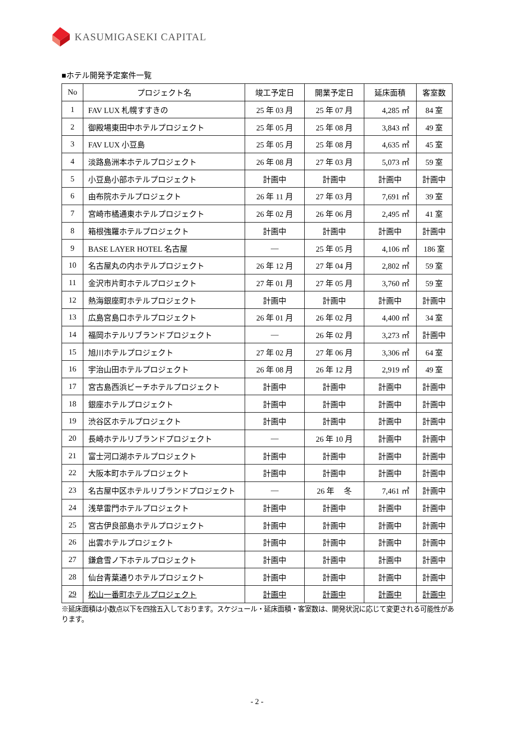KASUMIGASEKI CAPITAL
■ホテル開発予定案件一覧
| No | プロジェクト名 | 竣工予定日 | 開業予定日 | 延床面積 | 客室数 |
| --- | --- | --- | --- | --- | --- |
| 1 | FAV LUX 札幌すすきの | 25 年 03 月 | 25 年 07 月 | 4,285 ㎡ | 84 室 |
| 2 | 御殿場東田中ホテルプロジェクト | 25 年 05 月 | 25 年 08 月 | 3,843 ㎡ | 49 室 |
| 3 | FAV LUX 小豆島 | 25 年 05 月 | 25 年 08 月 | 4,635 ㎡ | 45 室 |
| 4 | 淡路島洲本ホテルプロジェクト | 26 年 08 月 | 27 年 03 月 | 5,073 ㎡ | 59 室 |
| 5 | 小豆島小部ホテルプロジェクト | 計画中 | 計画中 | 計画中 | 計画中 |
| 6 | 由布院ホテルプロジェクト | 26 年 11 月 | 27 年 03 月 | 7,691 ㎡ | 39 室 |
| 7 | 宮崎市橘通東ホテルプロジェクト | 26 年 02 月 | 26 年 06 月 | 2,495 ㎡ | 41 室 |
| 8 | 箱根強羅ホテルプロジェクト | 計画中 | 計画中 | 計画中 | 計画中 |
| 9 | BASE LAYER HOTEL 名古屋 | ― | 25 年 05 月 | 4,106 ㎡ | 186 室 |
| 10 | 名古屋丸の内ホテルプロジェクト | 26 年 12 月 | 27 年 04 月 | 2,802 ㎡ | 59 室 |
| 11 | 金沢市片町ホテルプロジェクト | 27 年 01 月 | 27 年 05 月 | 3,760 ㎡ | 59 室 |
| 12 | 熱海銀座町ホテルプロジェクト | 計画中 | 計画中 | 計画中 | 計画中 |
| 13 | 広島宮島口ホテルプロジェクト | 26 年 01 月 | 26 年 02 月 | 4,400 ㎡ | 34 室 |
| 14 | 福岡ホテルリブランドプロジェクト | ― | 26 年 02 月 | 3,273 ㎡ | 計画中 |
| 15 | 旭川ホテルプロジェクト | 27 年 02 月 | 27 年 06 月 | 3,306 ㎡ | 64 室 |
| 16 | 宇治山田ホテルプロジェクト | 26 年 08 月 | 26 年 12 月 | 2,919 ㎡ | 49 室 |
| 17 | 宮古島西浜ビーチホテルプロジェクト | 計画中 | 計画中 | 計画中 | 計画中 |
| 18 | 銀座ホテルプロジェクト | 計画中 | 計画中 | 計画中 | 計画中 |
| 19 | 渋谷区ホテルプロジェクト | 計画中 | 計画中 | 計画中 | 計画中 |
| 20 | 長崎ホテルリブランドプロジェクト | ― | 26 年 10 月 | 計画中 | 計画中 |
| 21 | 富士河口湖ホテルプロジェクト | 計画中 | 計画中 | 計画中 | 計画中 |
| 22 | 大阪本町ホテルプロジェクト | 計画中 | 計画中 | 計画中 | 計画中 |
| 23 | 名古屋中区ホテルリブランドプロジェクト | ― | 26 年 冬 | 7,461 ㎡ | 計画中 |
| 24 | 浅草雷門ホテルプロジェクト | 計画中 | 計画中 | 計画中 | 計画中 |
| 25 | 宮古伊良部島ホテルプロジェクト | 計画中 | 計画中 | 計画中 | 計画中 |
| 26 | 出雲ホテルプロジェクト | 計画中 | 計画中 | 計画中 | 計画中 |
| 27 | 鎌倉雪ノ下ホテルプロジェクト | 計画中 | 計画中 | 計画中 | 計画中 |
| 28 | 仙台青葉通りホテルプロジェクト | 計画中 | 計画中 | 計画中 | 計画中 |
| 29 | 松山一番町ホテルプロジェクト | 計画中 | 計画中 | 計画中 | 計画中 |
※延床面積は小数点以下を四捨五入しております。スケジュール・延床面積・客室数は、開発状況に応じて変更される可能性があります。
- 2 -